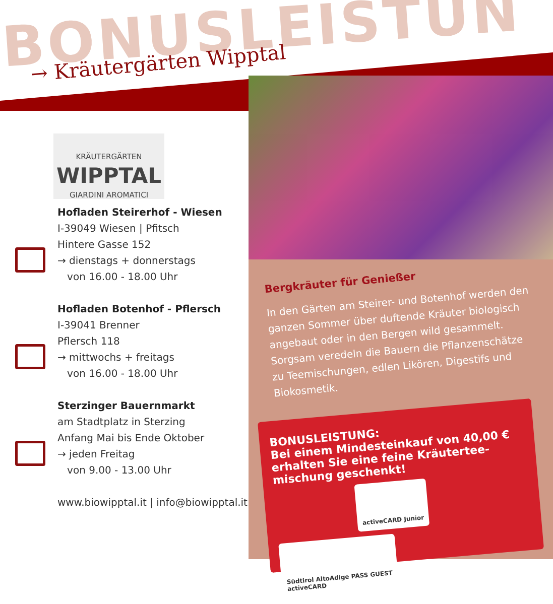BONUSLEISTUN
→ Kräutergärten Wipptal
KRÄUTERGÄRTEN
WIPPTAL
GIARDINI AROMATICI
Hofladen Steirerhof - Wiesen
I-39049 Wiesen | Pfitsch
Hintere Gasse 152
→ dienstags + donnerstags
von 16.00 - 18.00 Uhr
Hofladen Botenhof - Pflersch
I-39041 Brenner
Pflersch 118
→ mittwochs + freitags
von 16.00 - 18.00 Uhr
Sterzinger Bauernmarkt
am Stadtplatz in Sterzing
Anfang Mai bis Ende Oktober
→ jeden Freitag
von 9.00 - 13.00 Uhr
www.biowipptal.it | info@biowipptal.it
Bergkräuter für Genießer
In den Gärten am Steirer- und Botenhof werden den ganzen Sommer über duftende Kräuter biologisch angebaut oder in den Bergen wild gesammelt. Sorgsam veredeln die Bauern die Pflanzenschätze zu Teemischungen, edlen Likören, Digestifs und Biokosmetik.
BONUSLEISTUNG:
Bei einem Mindesteinkauf von 40,00 €
erhalten Sie eine feine Kräutertee-
mischung geschenkt!
activeCARD Junior Südtirol AltoAdige PASS GUEST
activeCARD